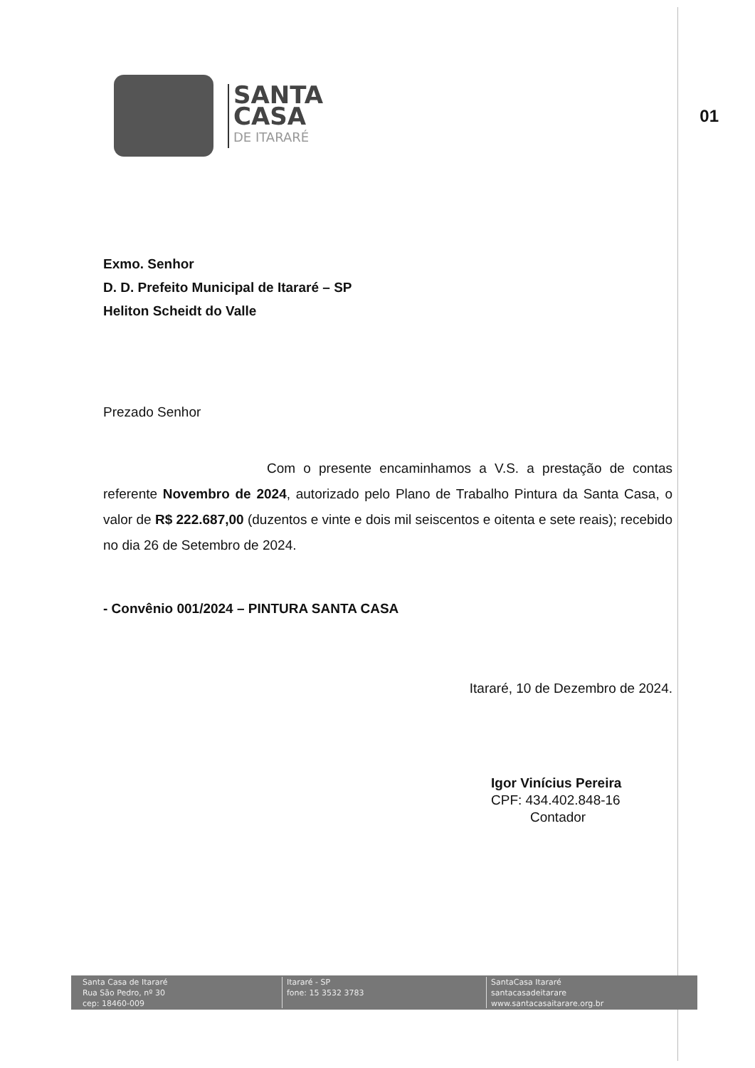SANTA
CASA
DE ITARARÉ
01
Exmo. Senhor
D. D. Prefeito Municipal de Itararé – SP
Heliton Scheidt do Valle
Prezado Senhor
Com o presente encaminhamos a V.S. a prestação de contas referente Novembro de 2024, autorizado pelo Plano de Trabalho Pintura da Santa Casa, o valor de R$ 222.687,00 (duzentos e vinte e dois mil seiscentos e oitenta e sete reais); recebido no dia 26 de Setembro de 2024.
- Convênio 001/2024 – PINTURA SANTA CASA
Itararé, 10 de Dezembro de 2024.
Igor Vinícius Pereira
CPF: 434.402.848-16
Contador
Santa Casa de Itararé
Rua São Pedro, nº 30
cep: 18460-009
Itararé - SP
fone: 15 3532 3783
SantaCasa Itararé
santacasadeitarare
www.santacasaitarare.org.br